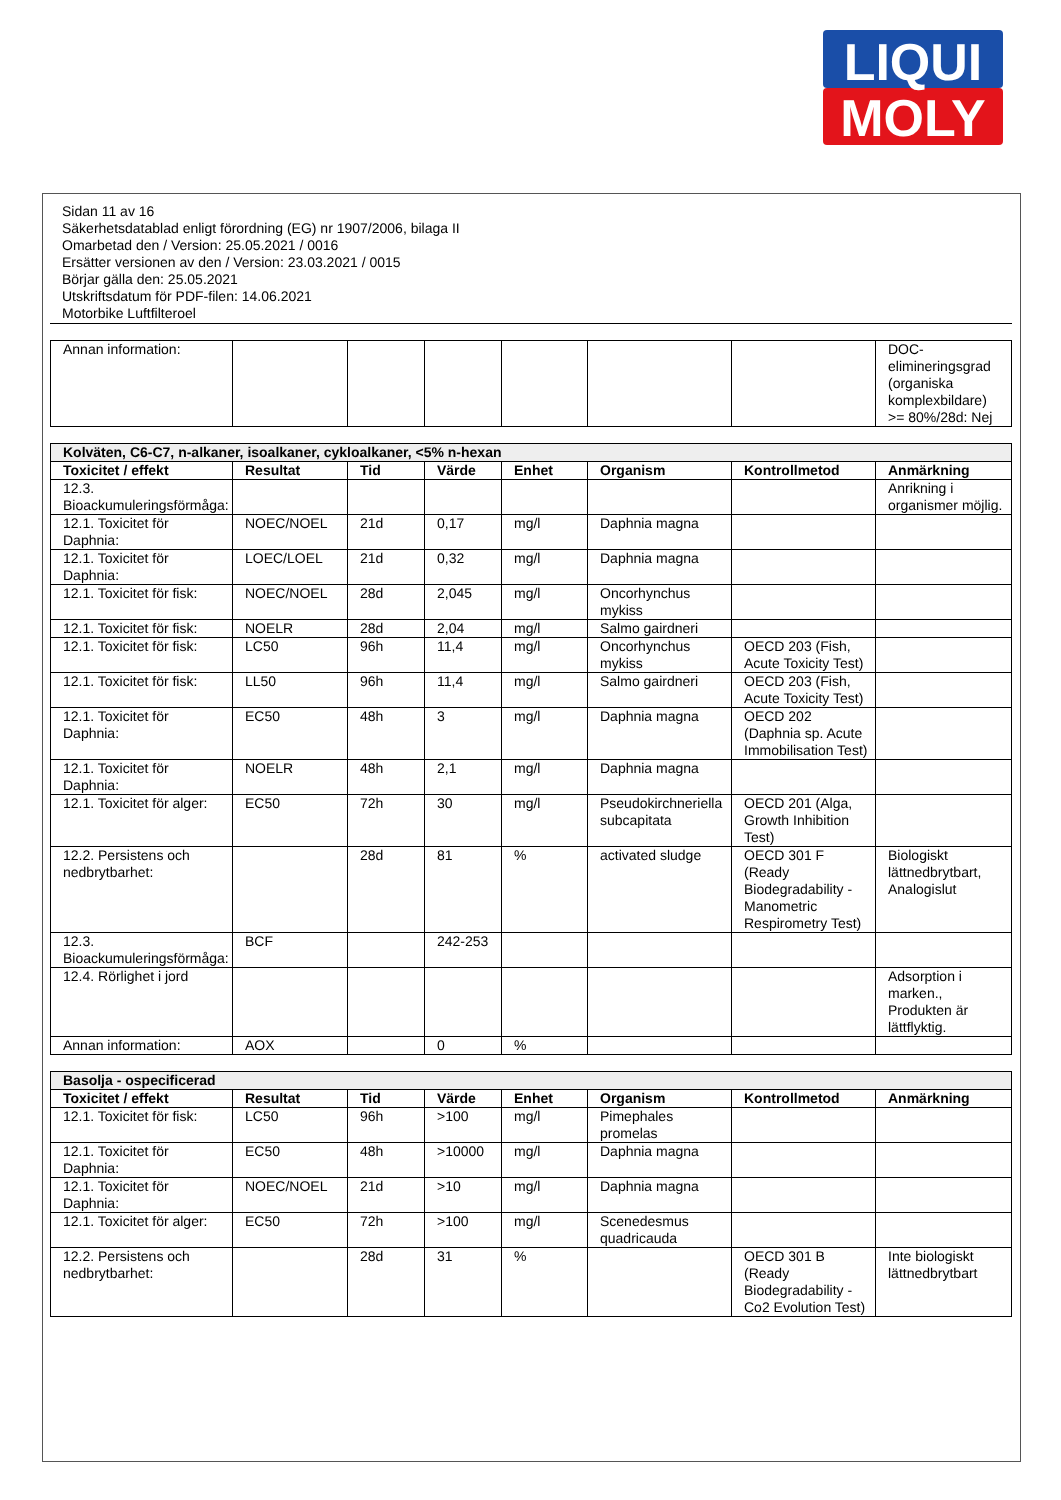LIQUI
MOLY
Sidan 11 av 16
Säkerhetsdatablad enligt förordning (EG) nr 1907/2006, bilaga II
Omarbetad den / Version: 25.05.2021 / 0016
Ersätter versionen av den / Version: 23.03.2021 / 0015
Börjar gälla den: 25.05.2021
Utskriftsdatum för PDF-filen: 14.06.2021
Motorbike Luftfilteroel
| Annan information: | | | | | | | DOC-elimineringsgrad (organiska komplexbildare) >= 80%/28d: Nej |
| Kolväten, C6-C7, n-alkaner, isoalkaner, cykloalkaner, <5% n-hexan | | | | | | | |
| --- | --- | --- | --- | --- | --- | --- | --- |
| Toxicitet / effekt | Resultat | Tid | Värde | Enhet | Organism | Kontrollmetod | Anmärkning |
| 12.3. Bioackumuleringsförmåga: | | | | | | | Anrikning i organismer möjlig. |
| 12.1. Toxicitet för Daphnia: | NOEC/NOEL | 21d | 0,17 | mg/l | Daphnia magna | | |
| 12.1. Toxicitet för Daphnia: | LOEC/LOEL | 21d | 0,32 | mg/l | Daphnia magna | | |
| 12.1. Toxicitet för fisk: | NOEC/NOEL | 28d | 2,045 | mg/l | Oncorhynchus mykiss | | |
| 12.1. Toxicitet för fisk: | NOELR | 28d | 2,04 | mg/l | Salmo gairdneri | | |
| 12.1. Toxicitet för fisk: | LC50 | 96h | 11,4 | mg/l | Oncorhynchus mykiss | OECD 203 (Fish, Acute Toxicity Test) | |
| 12.1. Toxicitet för fisk: | LL50 | 96h | 11,4 | mg/l | Salmo gairdneri | OECD 203 (Fish, Acute Toxicity Test) | |
| 12.1. Toxicitet för Daphnia: | EC50 | 48h | 3 | mg/l | Daphnia magna | OECD 202 (Daphnia sp. Acute Immobilisation Test) | |
| 12.1. Toxicitet för Daphnia: | NOELR | 48h | 2,1 | mg/l | Daphnia magna | | |
| 12.1. Toxicitet för alger: | EC50 | 72h | 30 | mg/l | Pseudokirchneriella subcapitata | OECD 201 (Alga, Growth Inhibition Test) | |
| 12.2. Persistens och nedbrytbarhet: | | 28d | 81 | % | activated sludge | OECD 301 F (Ready Biodegradability - Manometric Respirometry Test) | Biologiskt lättnedbrytbart, Analogislut |
| 12.3. Bioackumuleringsförmåga: | BCF | | 242-253 | | | | |
| 12.4. Rörlighet i jord | | | | | | | Adsorption i marken., Produkten är lättflyktig. |
| Annan information: | AOX | | 0 | % | | | |
| Basolja - ospecificerad | | | | | | | |
| --- | --- | --- | --- | --- | --- | --- | --- |
| Toxicitet / effekt | Resultat | Tid | Värde | Enhet | Organism | Kontrollmetod | Anmärkning |
| 12.1. Toxicitet för fisk: | LC50 | 96h | >100 | mg/l | Pimephales promelas | | |
| 12.1. Toxicitet för Daphnia: | EC50 | 48h | >10000 | mg/l | Daphnia magna | | |
| 12.1. Toxicitet för Daphnia: | NOEC/NOEL | 21d | >10 | mg/l | Daphnia magna | | |
| 12.1. Toxicitet för alger: | EC50 | 72h | >100 | mg/l | Scenedesmus quadricauda | | |
| 12.2. Persistens och nedbrytbarhet: | | 28d | 31 | % | | OECD 301 B (Ready Biodegradability - Co2 Evolution Test) | Inte biologiskt lättnedbrytbart |